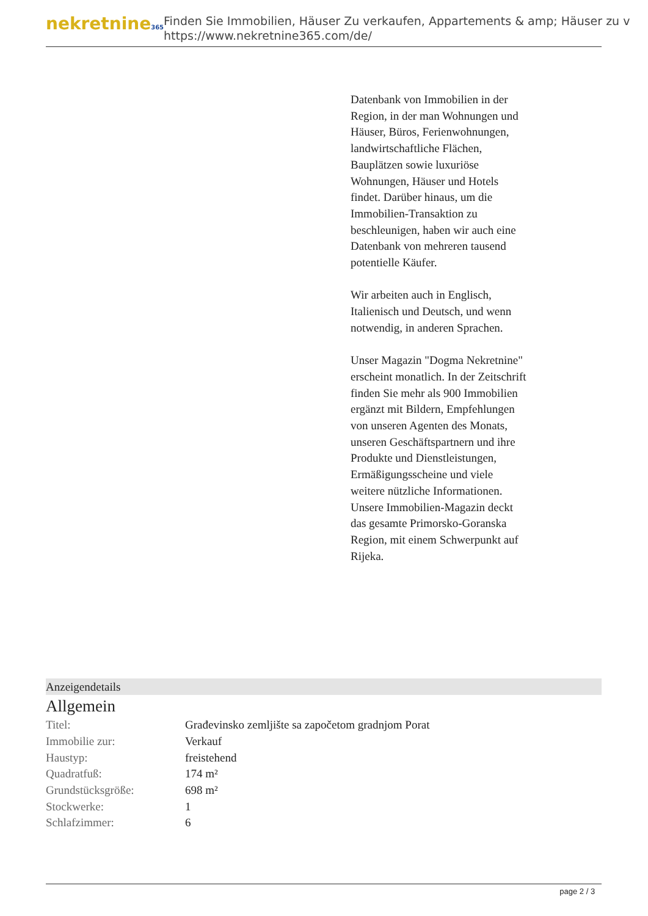nekretnine365
Finden Sie Immobilien, Häuser Zu verkaufen, Appartements & amp; Häuser zu v
https://www.nekretnine365.com/de/
Datenbank von Immobilien in der Region, in der man Wohnungen und Häuser, Büros, Ferienwohnungen, landwirtschaftliche Flächen, Bauplätzen sowie luxuriöse Wohnungen, Häuser und Hotels findet. Darüber hinaus, um die Immobilien-Transaktion zu beschleunigen, haben wir auch eine Datenbank von mehreren tausend potentielle Käufer.
Wir arbeiten auch in Englisch, Italienisch und Deutsch, und wenn notwendig, in anderen Sprachen.
Unser Magazin "Dogma Nekretnine" erscheint monatlich. In der Zeitschrift finden Sie mehr als 900 Immobilien ergänzt mit Bildern, Empfehlungen von unseren Agenten des Monats, unseren Geschäftspartnern und ihre Produkte und Dienstleistungen, Ermäßigungsscheine und viele weitere nützliche Informationen. Unsere Immobilien-Magazin deckt das gesamte Primorsko-Goranska Region, mit einem Schwerpunkt auf Rijeka.
Anzeigendetails
Allgemein
| Titel: | Građevinsko zemljište sa započetom gradnjom Porat |
| Immobilie zur: | Verkauf |
| Haustyp: | freistehend |
| Quadratfuß: | 174 m² |
| Grundstücksgröße: | 698 m² |
| Stockwerke: | 1 |
| Schlafzimmer: | 6 |
page 2 / 3